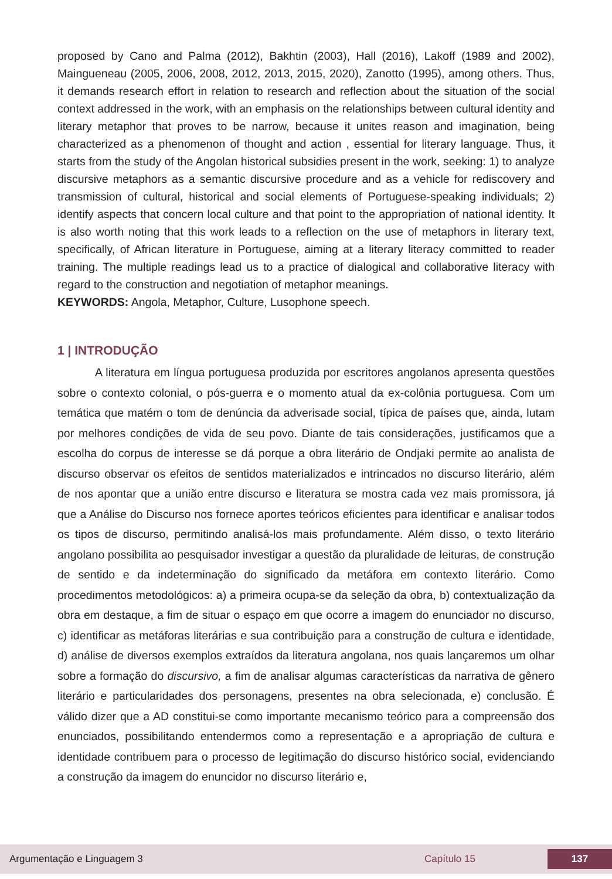proposed by Cano and Palma (2012), Bakhtin (2003), Hall (2016), Lakoff (1989 and 2002), Maingueneau (2005, 2006, 2008, 2012, 2013, 2015, 2020), Zanotto (1995), among others. Thus, it demands research effort in relation to research and reflection about the situation of the social context addressed in the work, with an emphasis on the relationships between cultural identity and literary metaphor that proves to be narrow, because it unites reason and imagination, being characterized as a phenomenon of thought and action , essential for literary language. Thus, it starts from the study of the Angolan historical subsidies present in the work, seeking: 1) to analyze discursive metaphors as a semantic discursive procedure and as a vehicle for rediscovery and transmission of cultural, historical and social elements of Portuguese-speaking individuals; 2) identify aspects that concern local culture and that point to the appropriation of national identity. It is also worth noting that this work leads to a reflection on the use of metaphors in literary text, specifically, of African literature in Portuguese, aiming at a literary literacy committed to reader training. The multiple readings lead us to a practice of dialogical and collaborative literacy with regard to the construction and negotiation of metaphor meanings.
KEYWORDS: Angola, Metaphor, Culture, Lusophone speech.
1 | INTRODUÇÃO
A literatura em língua portuguesa produzida por escritores angolanos apresenta questões sobre o contexto colonial, o pós-guerra e o momento atual da ex-colônia portuguesa. Com um temática que matém o tom de denúncia da adverisade social, típica de países que, ainda, lutam por melhores condições de vida de seu povo. Diante de tais considerações, justificamos que a escolha do corpus de interesse se dá porque a obra literário de Ondjaki permite ao analista de discurso observar os efeitos de sentidos materializados e intrincados no discurso literário, além de nos apontar que a união entre discurso e literatura se mostra cada vez mais promissora, já que a Análise do Discurso nos fornece aportes teóricos eficientes para identificar e analisar todos os tipos de discurso, permitindo analisá-los mais profundamente. Além disso, o texto literário angolano possibilita ao pesquisador investigar a questão da pluralidade de leituras, de construção de sentido e da indeterminação do significado da metáfora em contexto literário. Como procedimentos metodológicos: a) a primeira ocupa-se da seleção da obra, b) contextualização da obra em destaque, a fim de situar o espaço em que ocorre a imagem do enunciador no discurso, c) identificar as metáforas literárias e sua contribuição para a construção de cultura e identidade, d) análise de diversos exemplos extraídos da literatura angolana, nos quais lançaremos um olhar sobre a formação do discursivo, a fim de analisar algumas características da narrativa de gênero literário e particularidades dos personagens, presentes na obra selecionada, e) conclusão. É válido dizer que a AD constitui-se como importante mecanismo teórico para a compreensão dos enunciados, possibilitando entendermos como a representação e a apropriação de cultura e identidade contribuem para o processo de legitimação do discurso histórico social, evidenciando a construção da imagem do enuncidor no discurso literário e,
Argumentação e Linguagem 3 Capítulo 15 137